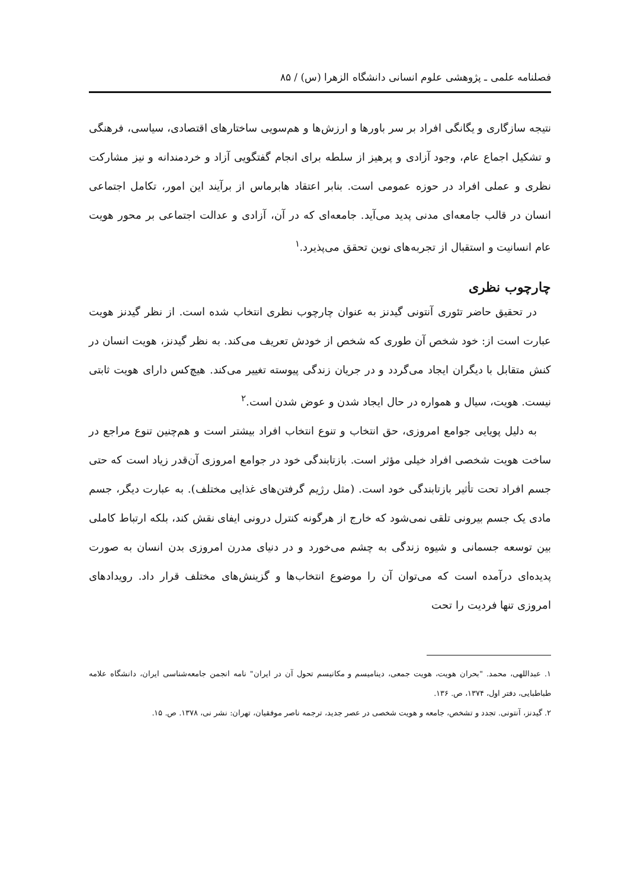فصلنامه علمی ـ پژوهشی علوم انسانی دانشگاه الزهرا (س) / ۸۵
نتیجه سازگاری و یگانگی افراد بر سر باورها و ارزش‌ها و هم‌سویی ساختارهای اقتصادی، سیاسی، فرهنگی و تشکیل اجماع عام، وجود آزادی و پرهیز از سلطه برای انجام گفتگویی آزاد و خردمندانه و نیز مشارکت نظری و عملی افراد در حوزه عمومی است. بنابر اعتقاد هابرماس از برآیند این امور، تکامل اجتماعی انسان در قالب جامعه‌ای مدنی پدید می‌آید. جامعه‌ای که در آن، آزادی و عدالت اجتماعی بر محور هویت عام انسانیت و استقبال از تجربه‌های نوین تحقق می‌پذیرد.<sup>۱</sup>
چارچوب نظری
در تحقیق حاضر تئوری آنتونی گیدنز به عنوان چارچوب نظری انتخاب شده است. از نظر گیدنز هویت عبارت است از: خود شخص آن طوری که شخص از خودش تعریف می‌کند. به نظر گیدنز، هویت انسان در کنش متقابل با دیگران ایجاد می‌گردد و در جریان زندگی پیوسته تغییر می‌کند. هیچ‌کس دارای هویت ثابتی نیست. هویت، سیال و همواره در حال ایجاد شدن و عوض شدن است.<sup>۲</sup>
به دلیل پویایی جوامع امروزی، حق انتخاب و تنوع انتخاب افراد بیشتر است و هم‌چنین تنوع مراجع در ساخت هویت شخصی افراد خیلی مؤثر است. بازتابندگی خود در جوامع امروزی آن‌قدر زیاد است که حتی جسم افراد تحت تأثیر بازتابندگی خود است. (مثل رژیم گرفتن‌های غذایی مختلف). به عبارت دیگر، جسم مادی یک جسم بیرونی تلقی نمی‌شود که خارج از هرگونه کنترل درونی ایفای نقش کند، بلکه ارتباط کاملی بین توسعه جسمانی و شیوه زندگی به چشم می‌خورد و در دنیای مدرن امروزی بدن انسان به صورت پدیده‌ای درآمده است که می‌توان آن را موضوع انتخاب‌ها و گزینش‌های مختلف قرار داد. رویدادهای امروزی تنها فردیت را تحت
۱. عبداللهی، محمد. "بحران هویت، هویت جمعی، دینامیسم و مکانیسم تحول آن در ایران" نامه انجمن جامعه‌شناسی ایران، دانشگاه علامه طباطبایی، دفتر اول، ۱۳۷۴، ص. ۱۳۶.
۲. گیدنز، آنتونی. تجدد و تشخص، جامعه و هویت شخصی در عصر جدید، ترجمه ناصر موفقیان، تهران: نشر نی، ۱۳۷۸. ص. ۱۵.